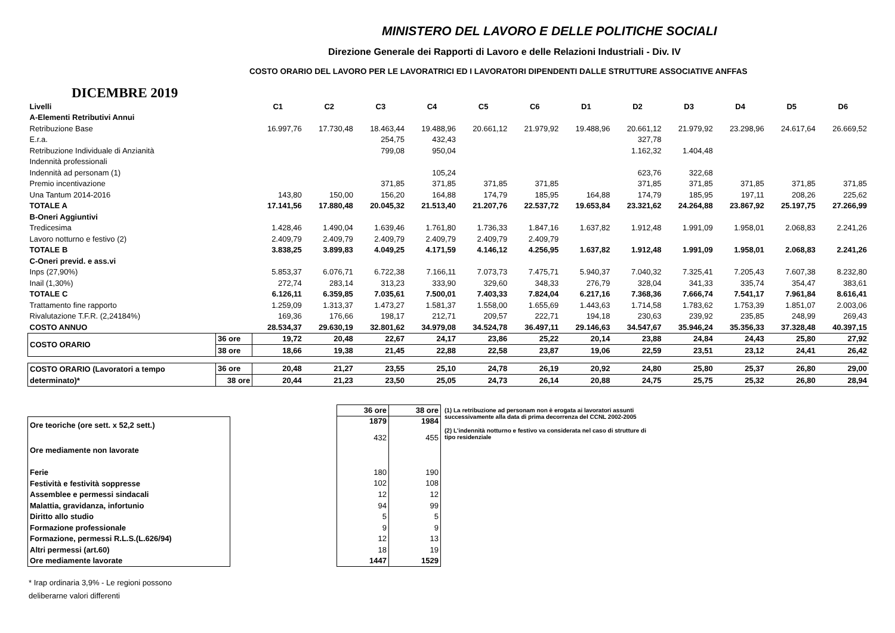MINISTERO DEL LAVORO E DELLE POLITICHE SOCIALI
Direzione Generale dei Rapporti di Lavoro e delle Relazioni Industriali - Div. IV
COSTO ORARIO DEL LAVORO PER LE LAVORATRICI ED I LAVORATORI DIPENDENTI DALLE STRUTTURE ASSOCIATIVE ANFFAS
DICEMBRE 2019
| Livelli | | C1 | C2 | C3 | C4 | C5 | C6 | D1 | D2 | D3 | D4 | D5 | D6 |
| A-Elementi Retributivi Annui | | | | | | | | | | | | | |
| Retribuzione Base | | 16.997,76 | 17.730,48 | 18.463,44 | 19.488,96 | 20.661,12 | 21.979,92 | 19.488,96 | 20.661,12 | 21.979,92 | 23.298,96 | 24.617,64 | 26.669,52 |
| E.r.a. | | | | 254,75 | 432,43 | | | | 327,78 | | | | |
| Retribuzione Individuale di Anzianità | | | | 799,08 | 950,04 | | | | 1.162,32 | 1.404,48 | | | |
| Indennità professionali | | | | | | | | | | | | | |
| Indennità ad personam (1) | | | | | 105,24 | | | | 623,76 | 322,68 | | | |
| Premio incentivazione | | | | 371,85 | 371,85 | 371,85 | 371,85 | | 371,85 | 371,85 | 371,85 | 371,85 | 371,85 |
| Una Tantum 2014-2016 | | 143,80 | 150,00 | 156,20 | 164,88 | 174,79 | 185,95 | 164,88 | 174,79 | 185,95 | 197,11 | 208,26 | 225,62 |
| TOTALE A | | 17.141,56 | 17.880,48 | 20.045,32 | 21.513,40 | 21.207,76 | 22.537,72 | 19.653,84 | 23.321,62 | 24.264,88 | 23.867,92 | 25.197,75 | 27.266,99 |
| B-Oneri Aggiuntivi | | | | | | | | | | | | | |
| Tredicesima | | 1.428,46 | 1.490,04 | 1.639,46 | 1.761,80 | 1.736,33 | 1.847,16 | 1.637,82 | 1.912,48 | 1.991,09 | 1.958,01 | 2.068,83 | 2.241,26 |
| Lavoro notturno e festivo (2) | | 2.409,79 | 2.409,79 | 2.409,79 | 2.409,79 | 2.409,79 | 2.409,79 | | | | | | |
| TOTALE B | | 3.838,25 | 3.899,83 | 4.049,25 | 4.171,59 | 4.146,12 | 4.256,95 | 1.637,82 | 1.912,48 | 1.991,09 | 1.958,01 | 2.068,83 | 2.241,26 |
| C-Oneri previd. e ass.vi | | | | | | | | | | | | | |
| Inps (27,90%) | | 5.853,37 | 6.076,71 | 6.722,38 | 7.166,11 | 7.073,73 | 7.475,71 | 5.940,37 | 7.040,32 | 7.325,41 | 7.205,43 | 7.607,38 | 8.232,80 |
| Inail (1,30%) | | 272,74 | 283,14 | 313,23 | 333,90 | 329,60 | 348,33 | 276,79 | 328,04 | 341,33 | 335,74 | 354,47 | 383,61 |
| TOTALE C | | 6.126,11 | 6.359,85 | 7.035,61 | 7.500,01 | 7.403,33 | 7.824,04 | 6.217,16 | 7.368,36 | 7.666,74 | 7.541,17 | 7.961,84 | 8.616,41 |
| Trattamento fine rapporto | | 1.259,09 | 1.313,37 | 1.473,27 | 1.581,37 | 1.558,00 | 1.655,69 | 1.443,63 | 1.714,58 | 1.783,62 | 1.753,39 | 1.851,07 | 2.003,06 |
| Rivalutazione T.F.R. (2,24184%) | | 169,36 | 176,66 | 198,17 | 212,71 | 209,57 | 222,71 | 194,18 | 230,63 | 239,92 | 235,85 | 248,99 | 269,43 |
| COSTO ANNUO | | 28.534,37 | 29.630,19 | 32.801,62 | 34.979,08 | 34.524,78 | 36.497,11 | 29.146,63 | 34.547,67 | 35.946,24 | 35.356,33 | 37.328,48 | 40.397,15 |
| COSTO ORARIO | 36 ore | 19,72 | 20,48 | 22,67 | 24,17 | 23,86 | 25,22 | 20,14 | 23,88 | 24,84 | 24,43 | 25,80 | 27,92 |
| | 38 ore | 18,66 | 19,38 | 21,45 | 22,88 | 22,58 | 23,87 | 19,06 | 22,59 | 23,51 | 23,12 | 24,41 | 26,42 |
| COSTO ORARIO (Lavoratori a tempo | 36 ore | 20,48 | 21,27 | 23,55 | 25,10 | 24,78 | 26,19 | 20,92 | 24,80 | 25,80 | 25,37 | 26,80 | 29,00 |
| determinato)* | 38 ore | 20,44 | 21,23 | 23,50 | 25,05 | 24,73 | 26,14 | 20,88 | 24,75 | 25,75 | 25,32 | 26,80 | 28,94 |
| Ore teoriche (ore sett. x 52,2 sett.) |
| Ore mediamente non lavorate |
| Ferie |
| Festività e festività soppresse |
| Assemblee e permessi sindacali |
| Malattia, gravidanza, infortunio |
| Diritto allo studio |
| Formazione professionale |
| Formazione, permessi R.L.S.(L.626/94) |
| Altri permessi (art.60) |
| Ore mediamente lavorate |
| 36 ore | 38 ore |
| 1879 | 1984 |
| 432 | 455 |
| 180 | 190 |
| 102 | 108 |
| 12 | 12 |
| 94 | 99 |
| 5 | 5 |
| 9 | 9 |
| 12 | 13 |
| 18 | 19 |
| 1447 | 1529 |
(1) La retribuzione ad personam non è erogata ai lavoratori assunti successivamente alla data di prima decorrenza del CCNL 2002-2005
(2) L'indennità notturno e festivo va considerata nel caso di strutture di tipo residenziale
* Irap ordinaria 3,9% - Le regioni possono
deliberarne valori differenti